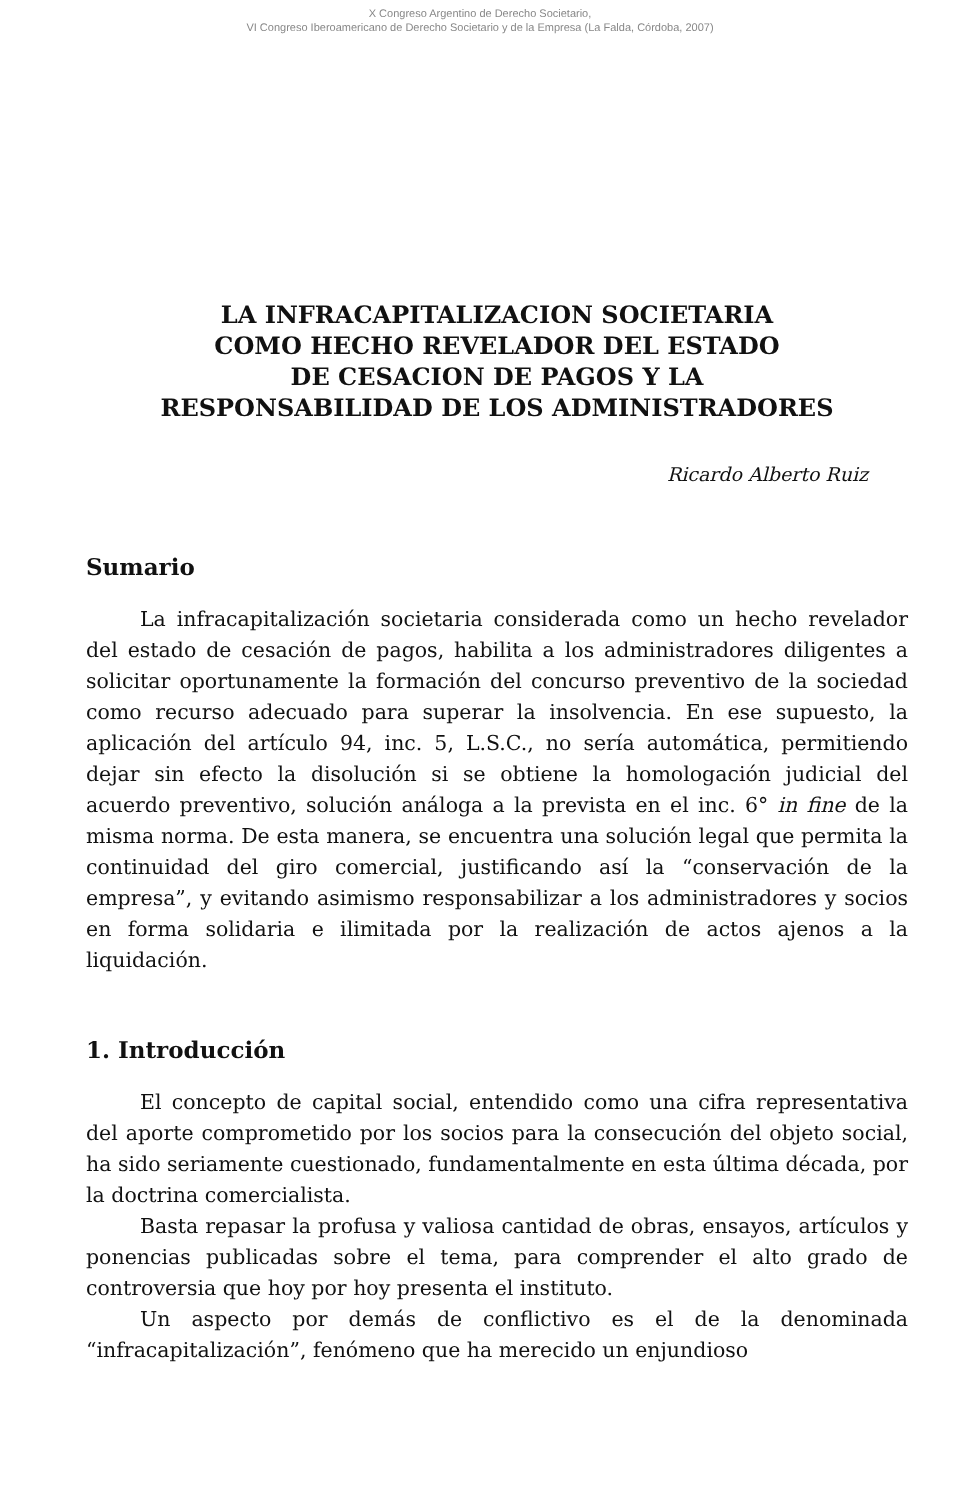X Congreso Argentino de Derecho Societario,
VI Congreso Iberoamericano de Derecho Societario y de la Empresa (La Falda, Córdoba, 2007)
LA INFRACAPITALIZACION SOCIETARIA
COMO HECHO REVELADOR DEL ESTADO
DE CESACION DE PAGOS Y LA
RESPONSABILIDAD DE LOS ADMINISTRADORES
Ricardo Alberto Ruiz
Sumario
La infracapitalización societaria considerada como un hecho revelador del estado de cesación de pagos, habilita a los administradores diligentes a solicitar oportunamente la formación del concurso preventivo de la sociedad como recurso adecuado para superar la insolvencia. En ese supuesto, la aplicación del artículo 94, inc. 5, L.S.C., no sería automática, permitiendo dejar sin efecto la disolución si se obtiene la homologación judicial del acuerdo preventivo, solución análoga a la prevista en el inc. 6° in fine de la misma norma. De esta manera, se encuentra una solución legal que permita la continuidad del giro comercial, justificando así la “conservación de la empresa”, y evitando asimismo responsabilizar a los administradores y socios en forma solidaria e ilimitada por la realización de actos ajenos a la liquidación.
1. Introducción
El concepto de capital social, entendido como una cifra representativa del aporte comprometido por los socios para la consecución del objeto social, ha sido seriamente cuestionado, fundamentalmente en esta última década, por la doctrina comercialista.
Basta repasar la profusa y valiosa cantidad de obras, ensayos, artículos y ponencias publicadas sobre el tema, para comprender el alto grado de controversia que hoy por hoy presenta el instituto.
Un aspecto por demás de conflictivo es el de la denominada “infracapitalización”, fenómeno que ha merecido un enjundioso